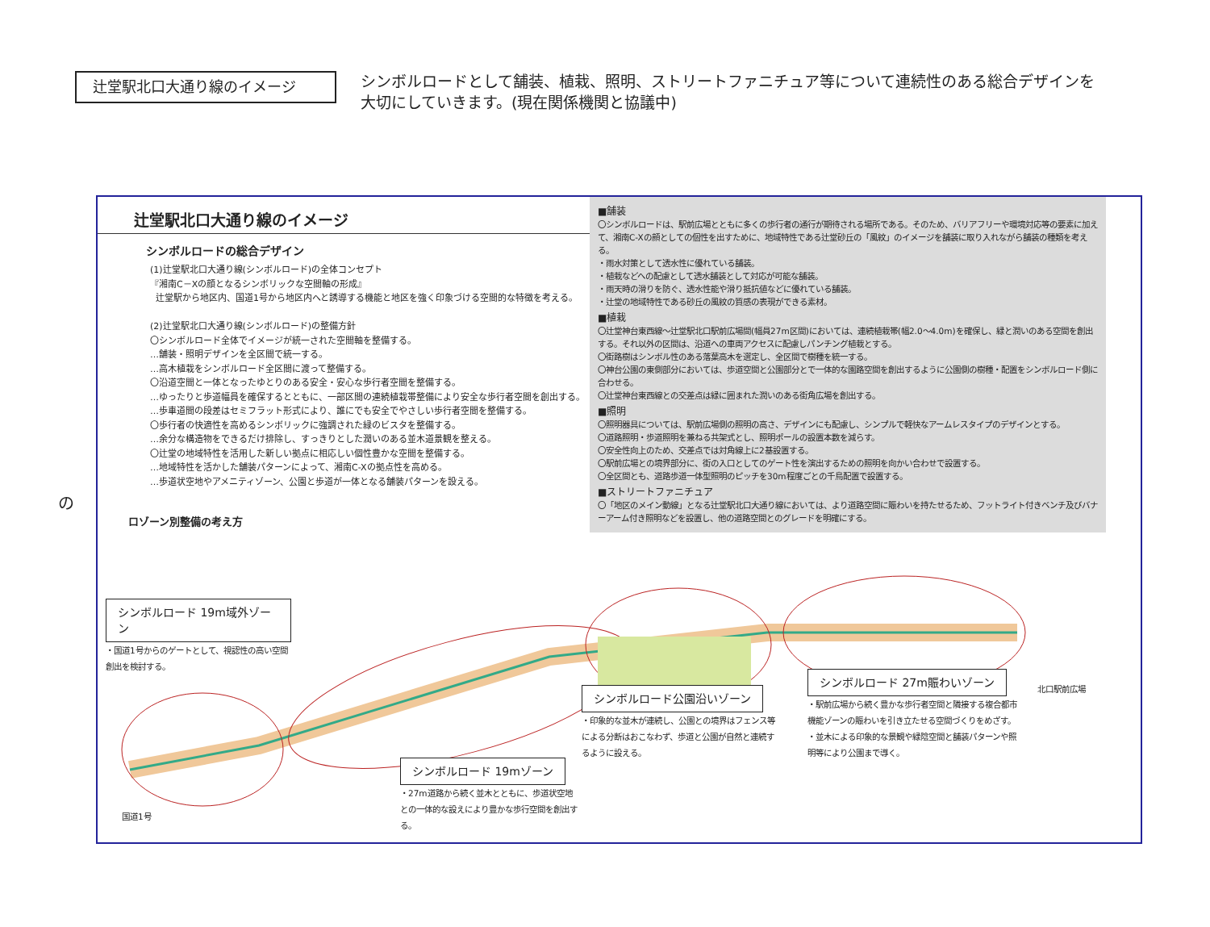辻堂駅北口大通り線のイメージ
シンボルロードとして舗装、植栽、照明、ストリートファニチュア等について連続性のある総合デザインを大切にしていきます。(現在関係機関と協議中)
の
辻堂駅北口大通り線のイメージ
シンボルロードの総合デザイン
(1)辻堂駅北口大通り線(シンボルロード)の全体コンセプト
『湘南C－Xの顔となるシンボリックな空間軸の形成』
辻堂駅から地区内、国道1号から地区内へと誘導する機能と地区を強く印象づける空間的な特徴を考える。
(2)辻堂駅北口大通り線(シンボルロード)の整備方針
〇シンボルロード全体でイメージが統一された空間軸を整備する。
…舗装・照明デザインを全区間で統一する。
…高木植栽をシンボルロード全区間に渡って整備する。
〇沿道空間と一体となったゆとりのある安全・安心な歩行者空間を整備する。
…ゆったりと歩道幅員を確保するとともに、一部区間の連続植栽帯整備により安全な歩行者空間を創出する。
…歩車道間の段差はセミフラット形式により、誰にでも安全でやさしい歩行者空間を整備する。
〇歩行者の快適性を高めるシンボリックに強調された緑のビスタを整備する。
…余分な構造物をできるだけ排除し、すっきりとした潤いのある並木道景観を整える。
〇辻堂の地域特性を活用した新しい拠点に相応しい個性豊かな空間を整備する。
…地域特性を活かした舗装パターンによって、湘南C-Xの拠点性を高める。
…歩道状空地やアメニティゾーン、公園と歩道が一体となる舗装パターンを設える。
ロゾーン別整備の考え方
■舗装
〇シンボルロードは、駅前広場とともに多くの歩行者の通行が期待される場所である。そのため、バリアフリーや環境対応等の要素に加えて、湘南C-Xの顔としての個性を出すために、地域特性である辻堂砂丘の「風紋」のイメージを舗装に取り入れながら舗装の種類を考える。
・雨水対策として透水性に優れている舗装。
・植栽などへの配慮として透水舗装として対応が可能な舗装。
・雨天時の滑りを防ぐ、透水性能や滑り抵抗値などに優れている舗装。
・辻堂の地域特性である砂丘の風紋の質感の表現ができる素材。
■植栽
〇辻堂神台東西線～辻堂駅北口駅前広場間(幅員27m区間)においては、連続植栽帯(幅2.0～4.0m)を確保し、緑と潤いのある空間を創出する。それ以外の区間は、沿道への車両アクセスに配慮しパンチング植栽とする。
〇街路樹はシンボル性のある落葉高木を選定し、全区間で樹種を統一する。
〇神台公園の東側部分においては、歩道空間と公園部分とで一体的な園路空間を創出するように公園側の樹種・配置をシンボルロード側に合わせる。
〇辻堂神台東西線との交差点は緑に囲まれた潤いのある街角広場を創出する。
■照明
〇照明器具については、駅前広場側の照明の高さ、デザインにも配慮し、シンプルで軽快なアームレスタイプのデザインとする。
〇道路照明・歩道照明を兼ねる共架式とし、照明ポールの設置本数を減らす。
〇安全性向上のため、交差点では対角線上に2基設置する。
〇駅前広場との境界部分に、街の入口としてのゲート性を演出するための照明を向かい合わせで設置する。
〇全区間とも、道路歩道一体型照明のピッチを30m程度ごとの千鳥配置で設置する。
■ストリートファニチュア
〇「地区のメイン動線」となる辻堂駅北口大通り線においては、より道路空間に賑わいを持たせるため、フットライト付きベンチ及びバナーアーム付き照明などを設置し、他の道路空間とのグレードを明確にする。
シンボルロード 19m域外ゾーン
・国道1号からのゲートとして、視認性の高い空間創出を検討する。
シンボルロード 19mゾーン
・27m道路から続く並木とともに、歩道状空地との一体的な設えにより豊かな歩行空間を創出する。
シンボルロード公園沿いゾーン
・印象的な並木が連続し、公園との境界はフェンス等による分断はおこなわず、歩道と公園が自然と連続するように設える。
シンボルロード 27m賑わいゾーン
・駅前広場から続く豊かな歩行者空間と隣接する複合都市機能ゾーンの賑わいを引き立たせる空間づくりをめざす。
・並木による印象的な景観や緑陰空間と舗装パターンや照明等により公園まで導く。
北口駅前広場
国道1号